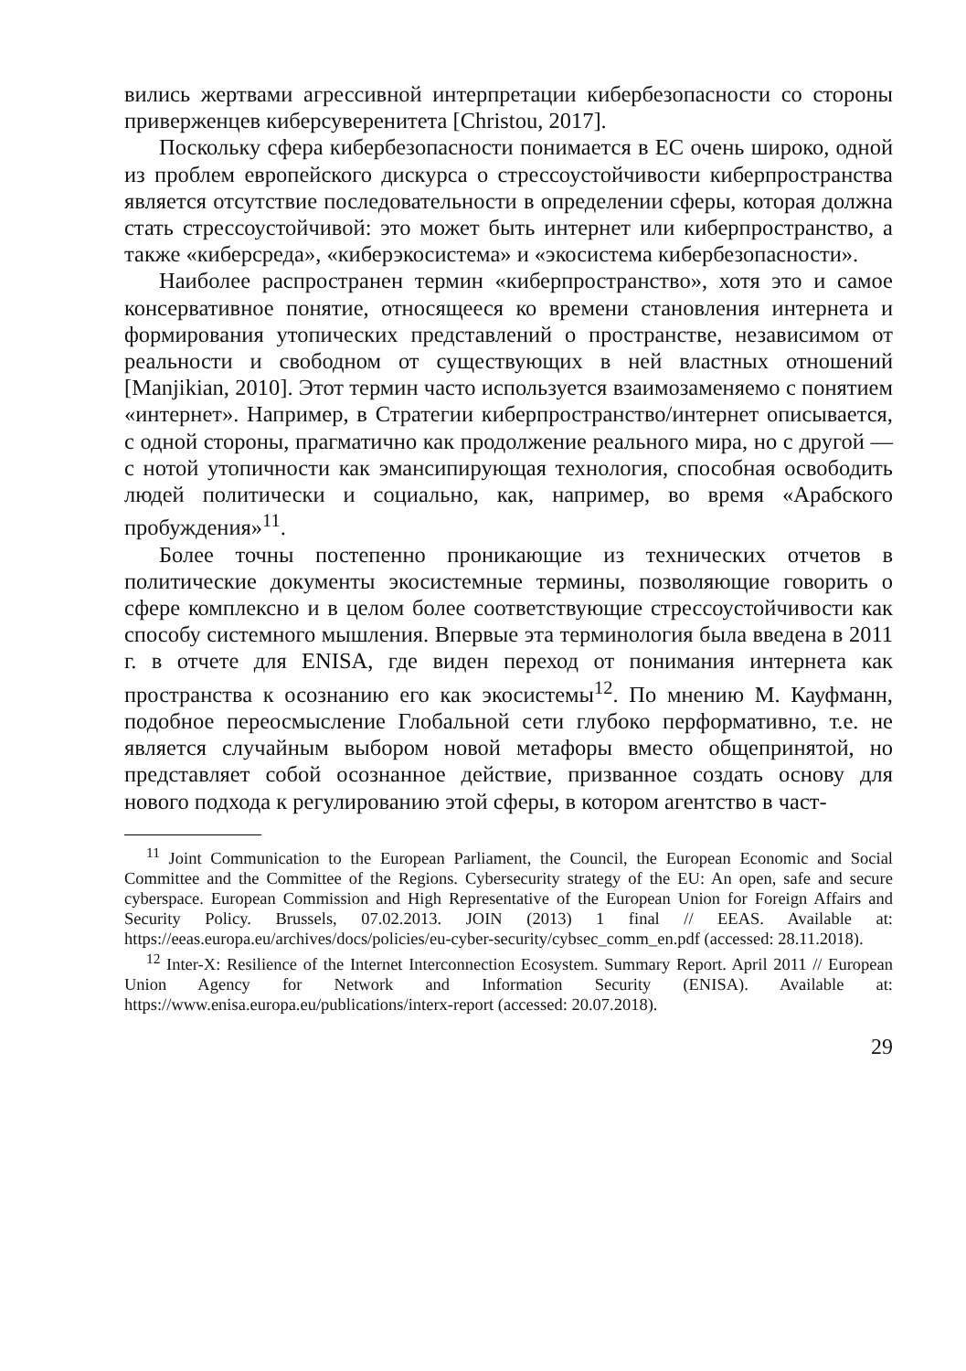вились жертвами агрессивной интерпретации кибербезопасности со стороны приверженцев киберсуверенитета [Christou, 2017].
Поскольку сфера кибербезопасности понимается в ЕС очень широко, одной из проблем европейского дискурса о стрессоустойчивости киберпространства является отсутствие последовательности в определении сферы, которая должна стать стрессоустойчивой: это может быть интернет или киберпространство, а также «киберсреда», «киберэкосистема» и «экосистема кибербезопасности».
Наиболее распространен термин «киберпространство», хотя это и самое консервативное понятие, относящееся ко времени становления интернета и формирования утопических представлений о пространстве, независимом от реальности и свободном от существующих в ней властных отношений [Manjikian, 2010]. Этот термин часто используется взаимозаменяемо с понятием «интернет». Например, в Стратегии киберпространство/интернет описывается, с одной стороны, прагматично как продолжение реального мира, но с другой — с нотой утопичности как эмансипирующая технология, способная освободить людей политически и социально, как, например, во время «Арабского пробуждения»<sup>11</sup>.
Более точны постепенно проникающие из технических отчетов в политические документы экосистемные термины, позволяющие говорить о сфере комплексно и в целом более соответствующие стрессоустойчивости как способу системного мышления. Впервые эта терминология была введена в 2011 г. в отчете для ENISA, где виден переход от понимания интернета как пространства к осознанию его как экосистемы<sup>12</sup>. По мнению М. Кауфманн, подобное переосмысление Глобальной сети глубоко перформативно, т.е. не является случайным выбором новой метафоры вместо общепринятой, но представляет собой осознанное действие, призванное создать основу для нового подхода к регулированию этой сферы, в котором агентство в част-
<sup>11</sup> Joint Communication to the European Parliament, the Council, the European Economic and Social Committee and the Committee of the Regions. Cybersecurity strategy of the EU: An open, safe and secure cyberspace. European Commission and High Representative of the European Union for Foreign Affairs and Security Policy. Brussels, 07.02.2013. JOIN (2013) 1 final // EEAS. Available at: https://eeas.europa.eu/archives/docs/policies/eu-cyber-security/cybsec_comm_en.pdf (accessed: 28.11.2018).
<sup>12</sup> Inter-X: Resilience of the Internet Interconnection Ecosystem. Summary Report. April 2011 // European Union Agency for Network and Information Security (ENISA). Available at: https://www.enisa.europa.eu/publications/interx-report (accessed: 20.07.2018).
29